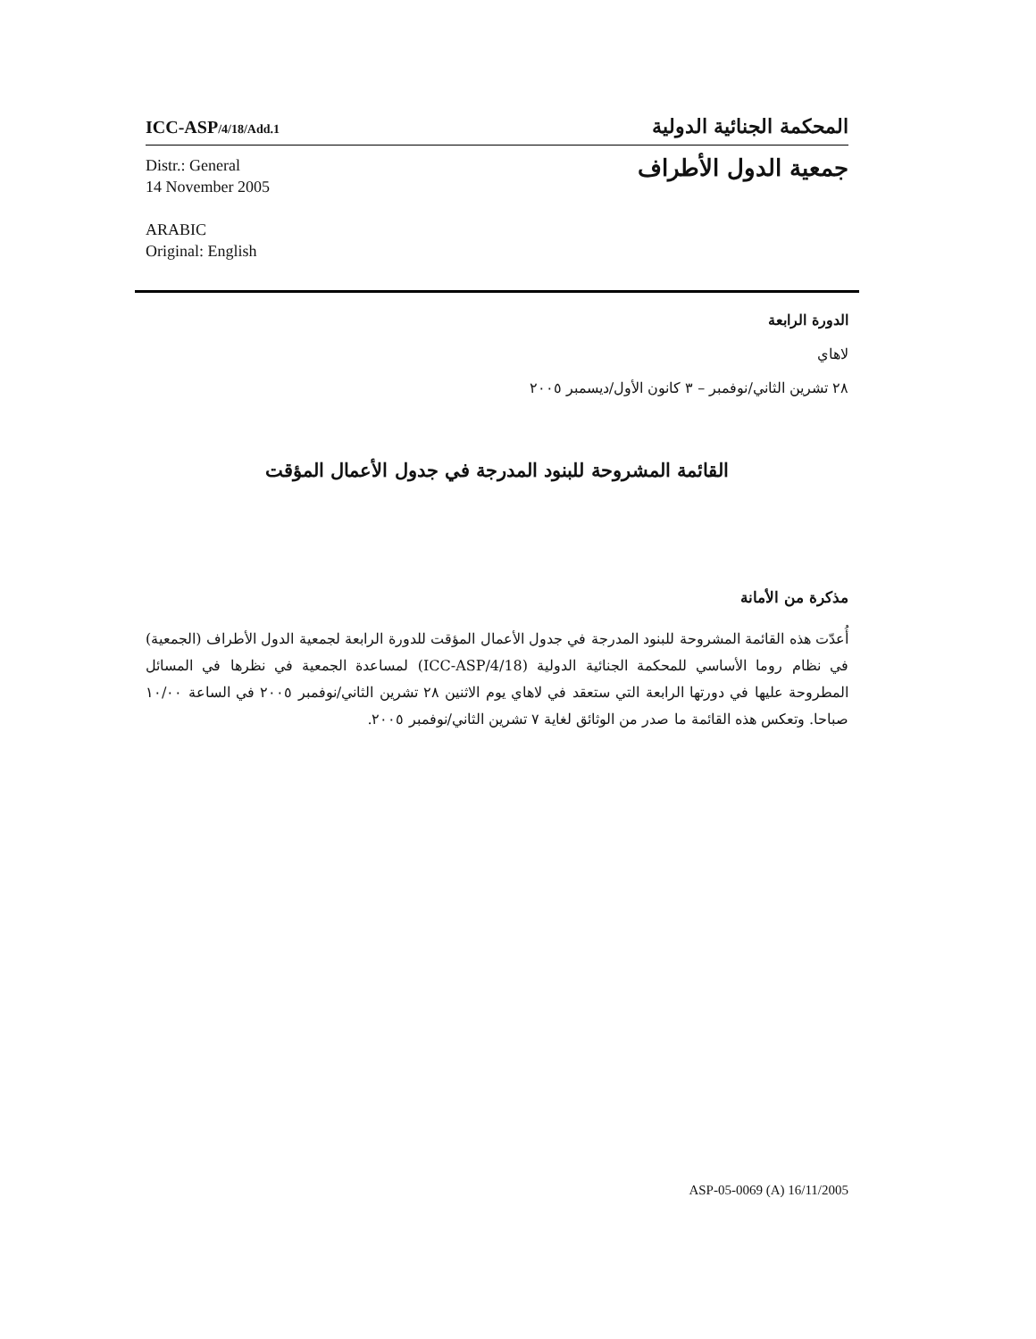ICC-ASP/4/18/Add.1
المحكمة الجنائية الدولية
Distr.: General
14 November 2005
ARABIC
Original: English
جمعية الدول الأطراف
الدورة الرابعة
لاهاي
٢٨ تشرين الثاني/نوفمبر – ٣ كانون الأول/ديسمبر ٢٠٠٥
القائمة المشروحة للبنود المدرجة في جدول الأعمال المؤقت
مذكرة من الأمانة
أُعدّت هذه القائمة المشروحة للبنود المدرجة في جدول الأعمال المؤقت للدورة الرابعة لجمعية الدول الأطراف (الجمعية) في نظام روما الأساسي للمحكمة الجنائية الدولية (ICC-ASP/4/18) لمساعدة الجمعية في نظرها في المسائل المطروحة عليها في دورتها الرابعة التي ستعقد في لاهاي يوم الاثنين ٢٨ تشرين الثاني/نوفمبر ٢٠٠٥ في الساعة ١٠/٠٠ صباحا. وتعكس هذه القائمة ما صدر من الوثائق لغاية ٧ تشرين الثاني/نوفمبر ٢٠٠٥.
ASP-05-0069 (A) 16/11/2005